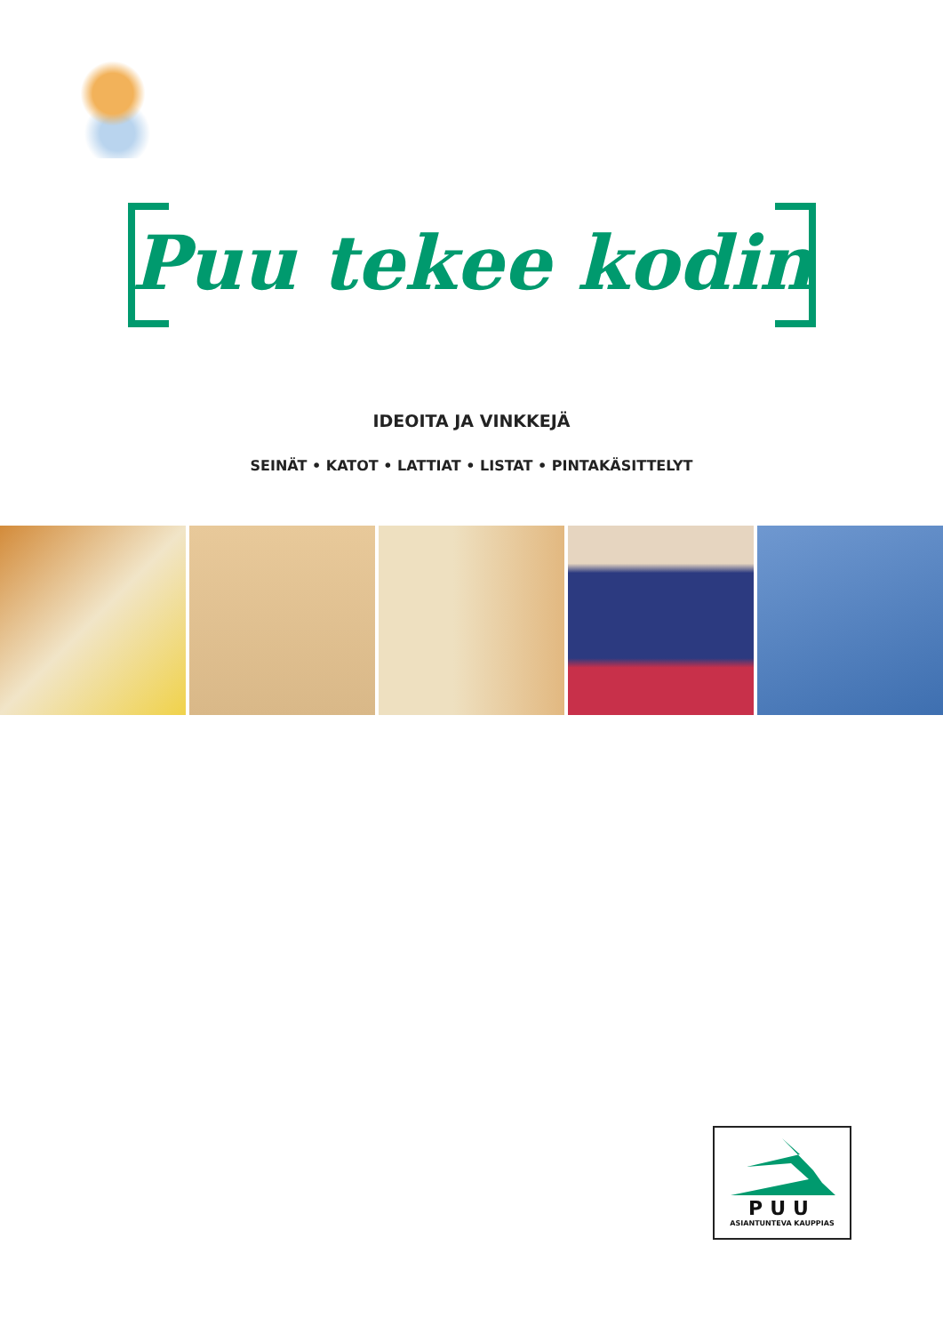Puu tekee kodin
IDEOITA JA VINKKEJÄ
SEINÄT • KATOT • LATTIAT • LISTAT • PINTAKÄSITTELYT
PUU
ASIANTUNTEVA KAUPPIAS